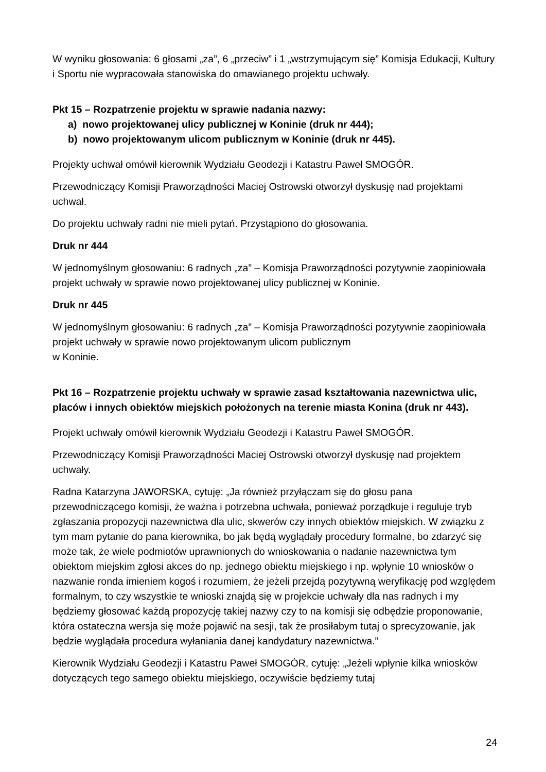W wyniku głosowania: 6 głosami „za”, 6 „przeciw” i 1 „wstrzymującym się” Komisja Edukacji, Kultury i Sportu nie wypracowała stanowiska do omawianego projektu uchwały.
Pkt 15 – Rozpatrzenie projektu w sprawie nadania nazwy:
a) nowo projektowanej ulicy publicznej w Koninie (druk nr 444);
b) nowo projektowanym ulicom publicznym w Koninie (druk nr 445).
Projekty uchwał omówił kierownik Wydziału Geodezji i Katastru Paweł SMOGÓR.
Przewodniczący Komisji Praworządności Maciej Ostrowski otworzył dyskusję nad projektami uchwał.
Do projektu uchwały radni nie mieli pytań. Przystąpiono do głosowania.
Druk nr 444
W jednomyślnym głosowaniu: 6 radnych „za” – Komisja Praworządności pozytywnie zaopiniowała projekt uchwały w sprawie nowo projektowanej ulicy publicznej w Koninie.
Druk nr 445
W jednomyślnym głosowaniu: 6 radnych „za” – Komisja Praworządności pozytywnie zaopiniowała projekt uchwały w sprawie nowo projektowanym ulicom publicznym
w Koninie.
Pkt 16 – Rozpatrzenie projektu uchwały w sprawie zasad kształtowania nazewnictwa ulic, placów i innych obiektów miejskich położonych na terenie miasta Konina (druk nr 443).
Projekt uchwały omówił kierownik Wydziału Geodezji i Katastru Paweł SMOGÓR.
Przewodniczący Komisji Praworządności Maciej Ostrowski otworzył dyskusję nad projektem uchwały.
Radna Katarzyna JAWORSKA, cytuję: „Ja również przyłączam się do głosu pana przewodniczącego komisji, że ważna i potrzebna uchwała, ponieważ porządkuje i reguluje tryb zgłaszania propozycji nazewnictwa dla ulic, skwerów czy innych obiektów miejskich. W związku z tym mam pytanie do pana kierownika, bo jak będą wyglądały procedury formalne, bo zdarzyć się może tak, że wiele podmiotów uprawnionych do wnioskowania o nadanie nazewnictwa tym obiektom miejskim zgłosi akces do np. jednego obiektu miejskiego i np. wpłynie 10 wniosków o nazwanie ronda imieniem kogoś i rozumiem, że jeżeli przejdą pozytywną weryfikację pod względem formalnym, to czy wszystkie te wnioski znajdą się w projekcie uchwały dla nas radnych i my będziemy głosować każdą propozycję takiej nazwy czy to na komisji się odbędzie proponowanie, która ostateczna wersja się może pojawić na sesji, tak że prosiłabym tutaj o sprecyzowanie, jak będzie wyglądała procedura wyłaniania danej kandydatury nazewnictwa.”
Kierownik Wydziału Geodezji i Katastru Paweł SMOGÓR, cytuję: „Jeżeli wpłynie kilka wniosków dotyczących tego samego obiektu miejskiego, oczywiście będziemy tutaj
24